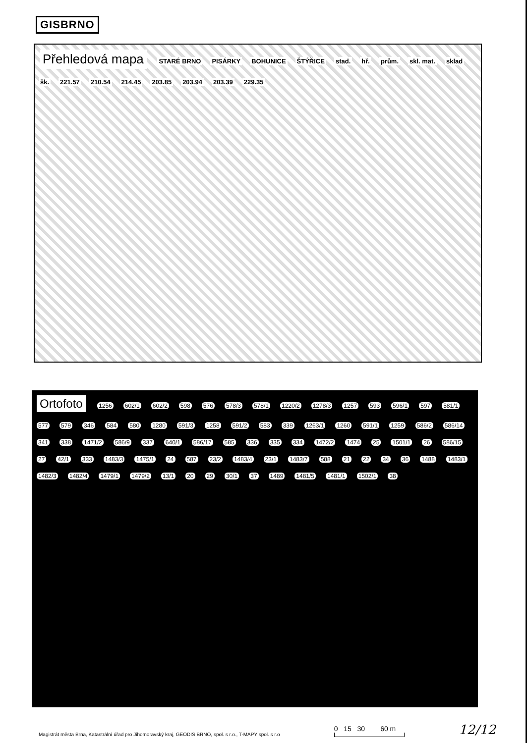GISBRNO
Přehledová mapa STARÉ BRNO PISÁRKY BOHUNICE ŠTÝŘICE stad. hř. prům. skl. mat. sklad šk. 221.57 210.54 214.45 203.85 203.94 203.39 229.35
Ortofoto 1256 602/1 602/2 598 576 578/3 578/1 1220/2 1278/3 1257 593 596/1 597 581/1 577 579 346 584 580 1280 591/3 1258 591/2 583 339 1263/1 1260 591/1 1259 586/2 586/14 341 338 1471/2 586/9 337 640/1 586/17 585 336 335 334 1472/2 1474 25 1501/1 26 586/15 27 42/1 333 1483/3 1475/1 24 587 23/2 1483/4 23/1 1483/7 588 21 22 34 36 1488 1483/1 1482/3 1482/4 1479/1 1479/2 13/1 20 29 30/1 37 1489 1481/5 1481/1 1502/1 38
Magistrát města Brna, Katastrální úřad pro Jihomoravský kraj, GEODIS BRNO, spol. s r.o., T-MAPY spol. s r.o
0 15 30 60 m
12/12